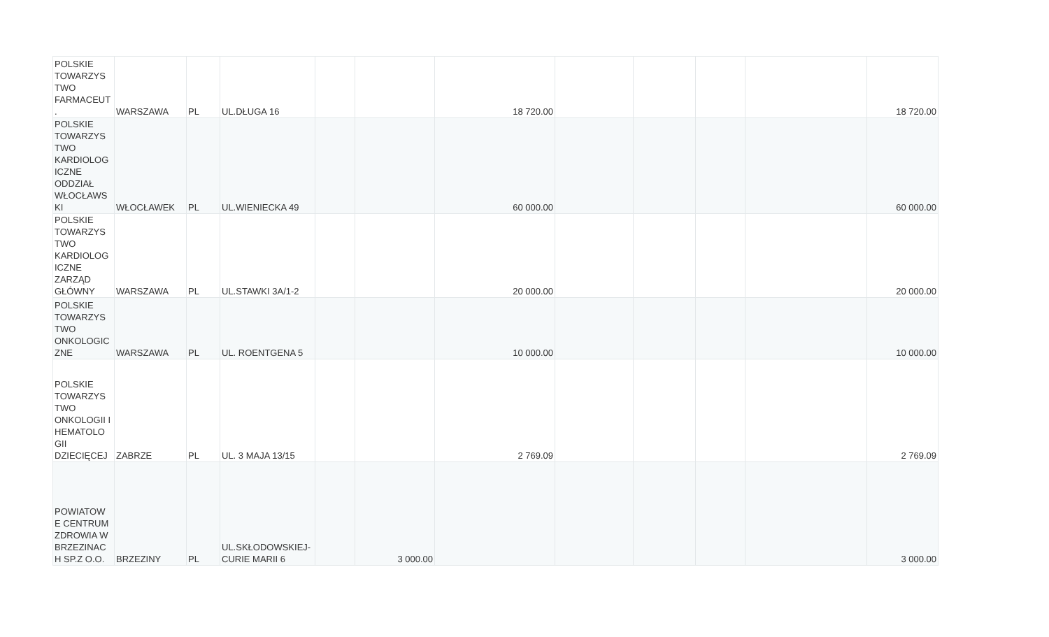| POLSKIE TOWARZYS TWO FARMACEUT . | WARSZAWA | PL | UL.DŁUGA 16 | | | 18 720.00 | | | | | 18 720.00 |
| POLSKIE TOWARZYS TWO KARDIOLOG ICZNE ODDZIAŁ WŁOCŁAWS KI | WŁOCŁAWEK | PL | UL.WIENIECKA 49 | | | 60 000.00 | | | | | 60 000.00 |
| POLSKIE TOWARZYS TWO KARDIOLOG ICZNE ZARZĄD GŁÓWNY | WARSZAWA | PL | UL.STAWKI 3A/1-2 | | | 20 000.00 | | | | | 20 000.00 |
| POLSKIE TOWARZYS TWO ONKOLOGIC ZNE | WARSZAWA | PL | UL. ROENTGENA 5 | | | 10 000.00 | | | | | 10 000.00 |
| POLSKIE TOWARZYS TWO ONKOLOGII I HEMATOLO GII DZIECIĘCEJ | ZABRZE | PL | UL. 3 MAJA 13/15 | | | 2 769.09 | | | | | 2 769.09 |
| POWIATOW E CENTRUM ZDROWIA W BRZEZINAC H SP.Z O.O. | BRZEZINY | PL | UL.SKŁODOWSKIEJ-CURIE MARII 6 | | 3 000.00 | | | | | | 3 000.00 |